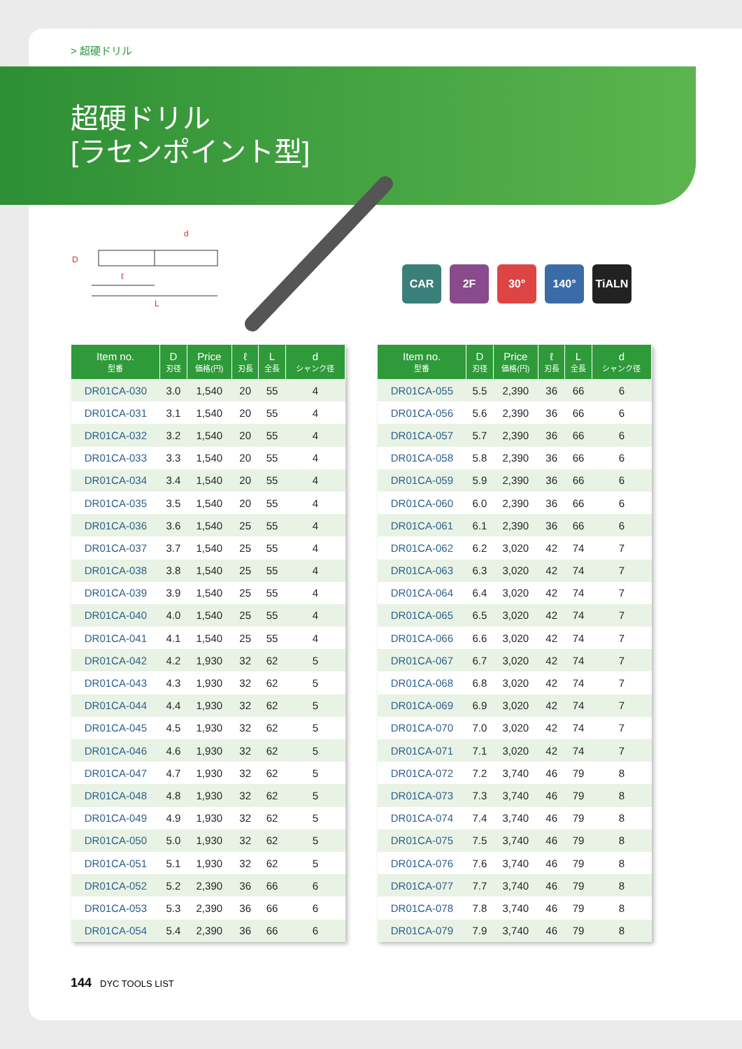> 超硬ドリル
超硬ドリル
[ラセンポイント型]
d
D
ℓ
L
CAR 2F 30° 140° TiALN
| Item no. 型番 | D 刃径 | Price 価格(円) | ℓ 刃長 | L 全長 | d シャンク径 |
| --- | --- | --- | --- | --- | --- |
| DR01CA-030 | 3.0 | 1,540 | 20 | 55 | 4 |
| DR01CA-031 | 3.1 | 1,540 | 20 | 55 | 4 |
| DR01CA-032 | 3.2 | 1,540 | 20 | 55 | 4 |
| DR01CA-033 | 3.3 | 1,540 | 20 | 55 | 4 |
| DR01CA-034 | 3.4 | 1,540 | 20 | 55 | 4 |
| DR01CA-035 | 3.5 | 1,540 | 20 | 55 | 4 |
| DR01CA-036 | 3.6 | 1,540 | 25 | 55 | 4 |
| DR01CA-037 | 3.7 | 1,540 | 25 | 55 | 4 |
| DR01CA-038 | 3.8 | 1,540 | 25 | 55 | 4 |
| DR01CA-039 | 3.9 | 1,540 | 25 | 55 | 4 |
| DR01CA-040 | 4.0 | 1,540 | 25 | 55 | 4 |
| DR01CA-041 | 4.1 | 1,540 | 25 | 55 | 4 |
| DR01CA-042 | 4.2 | 1,930 | 32 | 62 | 5 |
| DR01CA-043 | 4.3 | 1,930 | 32 | 62 | 5 |
| DR01CA-044 | 4.4 | 1,930 | 32 | 62 | 5 |
| DR01CA-045 | 4.5 | 1,930 | 32 | 62 | 5 |
| DR01CA-046 | 4.6 | 1,930 | 32 | 62 | 5 |
| DR01CA-047 | 4.7 | 1,930 | 32 | 62 | 5 |
| DR01CA-048 | 4.8 | 1,930 | 32 | 62 | 5 |
| DR01CA-049 | 4.9 | 1,930 | 32 | 62 | 5 |
| DR01CA-050 | 5.0 | 1,930 | 32 | 62 | 5 |
| DR01CA-051 | 5.1 | 1,930 | 32 | 62 | 5 |
| DR01CA-052 | 5.2 | 2,390 | 36 | 66 | 6 |
| DR01CA-053 | 5.3 | 2,390 | 36 | 66 | 6 |
| DR01CA-054 | 5.4 | 2,390 | 36 | 66 | 6 |
| Item no. 型番 | D 刃径 | Price 価格(円) | ℓ 刃長 | L 全長 | d シャンク径 |
| --- | --- | --- | --- | --- | --- |
| DR01CA-055 | 5.5 | 2,390 | 36 | 66 | 6 |
| DR01CA-056 | 5.6 | 2,390 | 36 | 66 | 6 |
| DR01CA-057 | 5.7 | 2,390 | 36 | 66 | 6 |
| DR01CA-058 | 5.8 | 2,390 | 36 | 66 | 6 |
| DR01CA-059 | 5.9 | 2,390 | 36 | 66 | 6 |
| DR01CA-060 | 6.0 | 2,390 | 36 | 66 | 6 |
| DR01CA-061 | 6.1 | 2,390 | 36 | 66 | 6 |
| DR01CA-062 | 6.2 | 3,020 | 42 | 74 | 7 |
| DR01CA-063 | 6.3 | 3,020 | 42 | 74 | 7 |
| DR01CA-064 | 6.4 | 3,020 | 42 | 74 | 7 |
| DR01CA-065 | 6.5 | 3,020 | 42 | 74 | 7 |
| DR01CA-066 | 6.6 | 3,020 | 42 | 74 | 7 |
| DR01CA-067 | 6.7 | 3,020 | 42 | 74 | 7 |
| DR01CA-068 | 6.8 | 3,020 | 42 | 74 | 7 |
| DR01CA-069 | 6.9 | 3,020 | 42 | 74 | 7 |
| DR01CA-070 | 7.0 | 3,020 | 42 | 74 | 7 |
| DR01CA-071 | 7.1 | 3,020 | 42 | 74 | 7 |
| DR01CA-072 | 7.2 | 3,740 | 46 | 79 | 8 |
| DR01CA-073 | 7.3 | 3,740 | 46 | 79 | 8 |
| DR01CA-074 | 7.4 | 3,740 | 46 | 79 | 8 |
| DR01CA-075 | 7.5 | 3,740 | 46 | 79 | 8 |
| DR01CA-076 | 7.6 | 3,740 | 46 | 79 | 8 |
| DR01CA-077 | 7.7 | 3,740 | 46 | 79 | 8 |
| DR01CA-078 | 7.8 | 3,740 | 46 | 79 | 8 |
| DR01CA-079 | 7.9 | 3,740 | 46 | 79 | 8 |
144 DYC TOOLS LIST